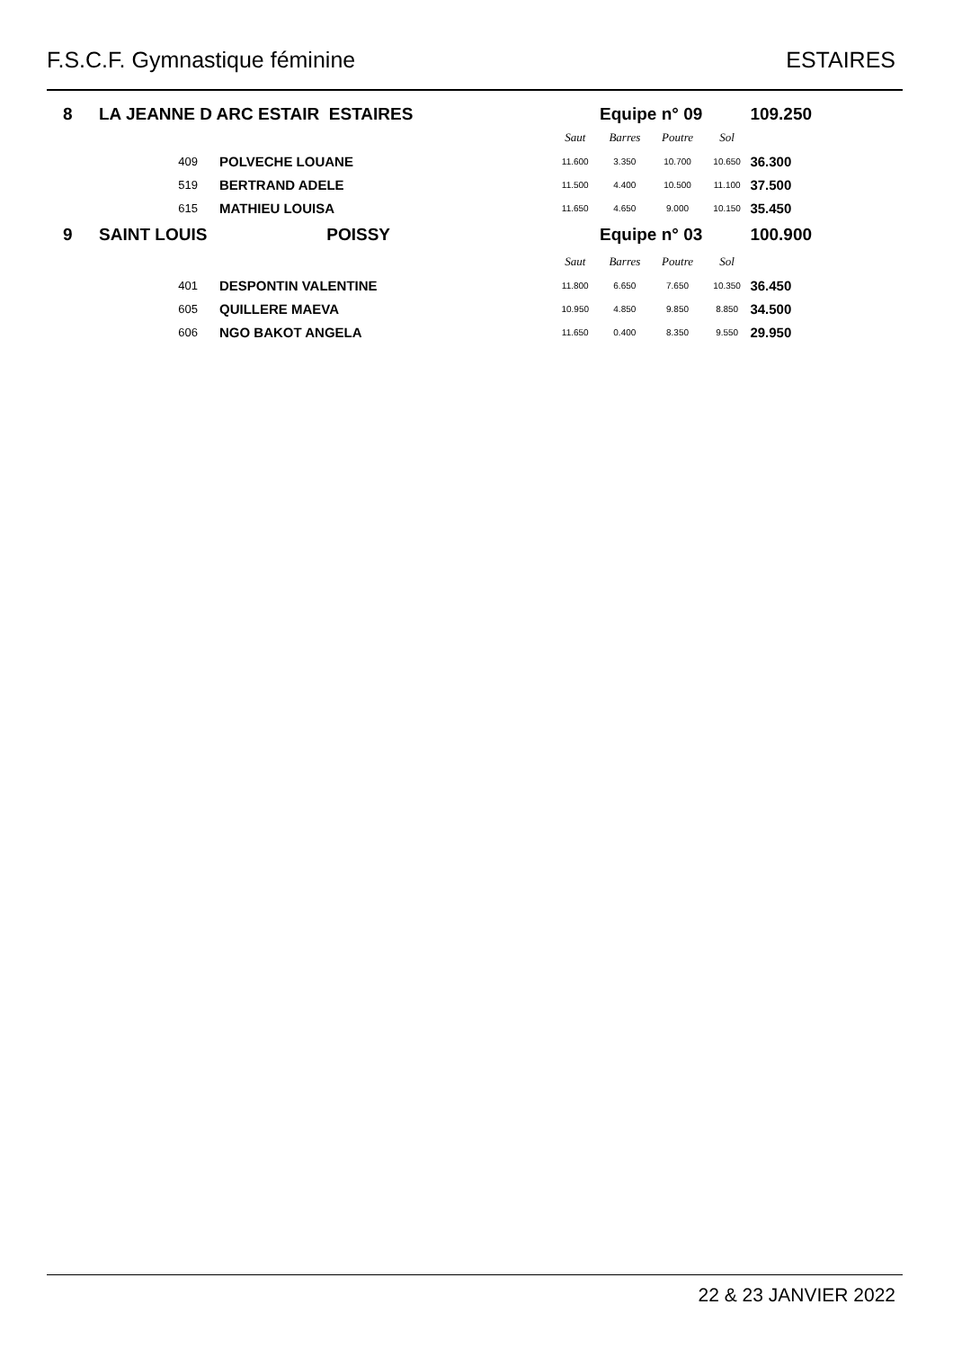F.S.C.F. Gymnastique féminine ESTAIRES
| 8 | LA JEANNE D ARC ESTAIR ESTAIRES | | | Equipe n° 09 | | | | 109.250 |
| | | | | Saut | Barres | Poutre | Sol | |
| | 409 | POLVECHE LOUANE | | 11.600 | 3.350 | 10.700 | 10.650 | 36.300 |
| | 519 | BERTRAND ADELE | | 11.500 | 4.400 | 10.500 | 11.100 | 37.500 |
| | 615 | MATHIEU LOUISA | | 11.650 | 4.650 | 9.000 | 10.150 | 35.450 |
| 9 | SAINT LOUIS | POISSY | | Equipe n° 03 | | | | 100.900 |
| | | | | Saut | Barres | Poutre | Sol | |
| | 401 | DESPONTIN VALENTINE | | 11.800 | 6.650 | 7.650 | 10.350 | 36.450 |
| | 605 | QUILLERE MAEVA | | 10.950 | 4.850 | 9.850 | 8.850 | 34.500 |
| | 606 | NGO BAKOT ANGELA | | 11.650 | 0.400 | 8.350 | 9.550 | 29.950 |
22 & 23 JANVIER 2022